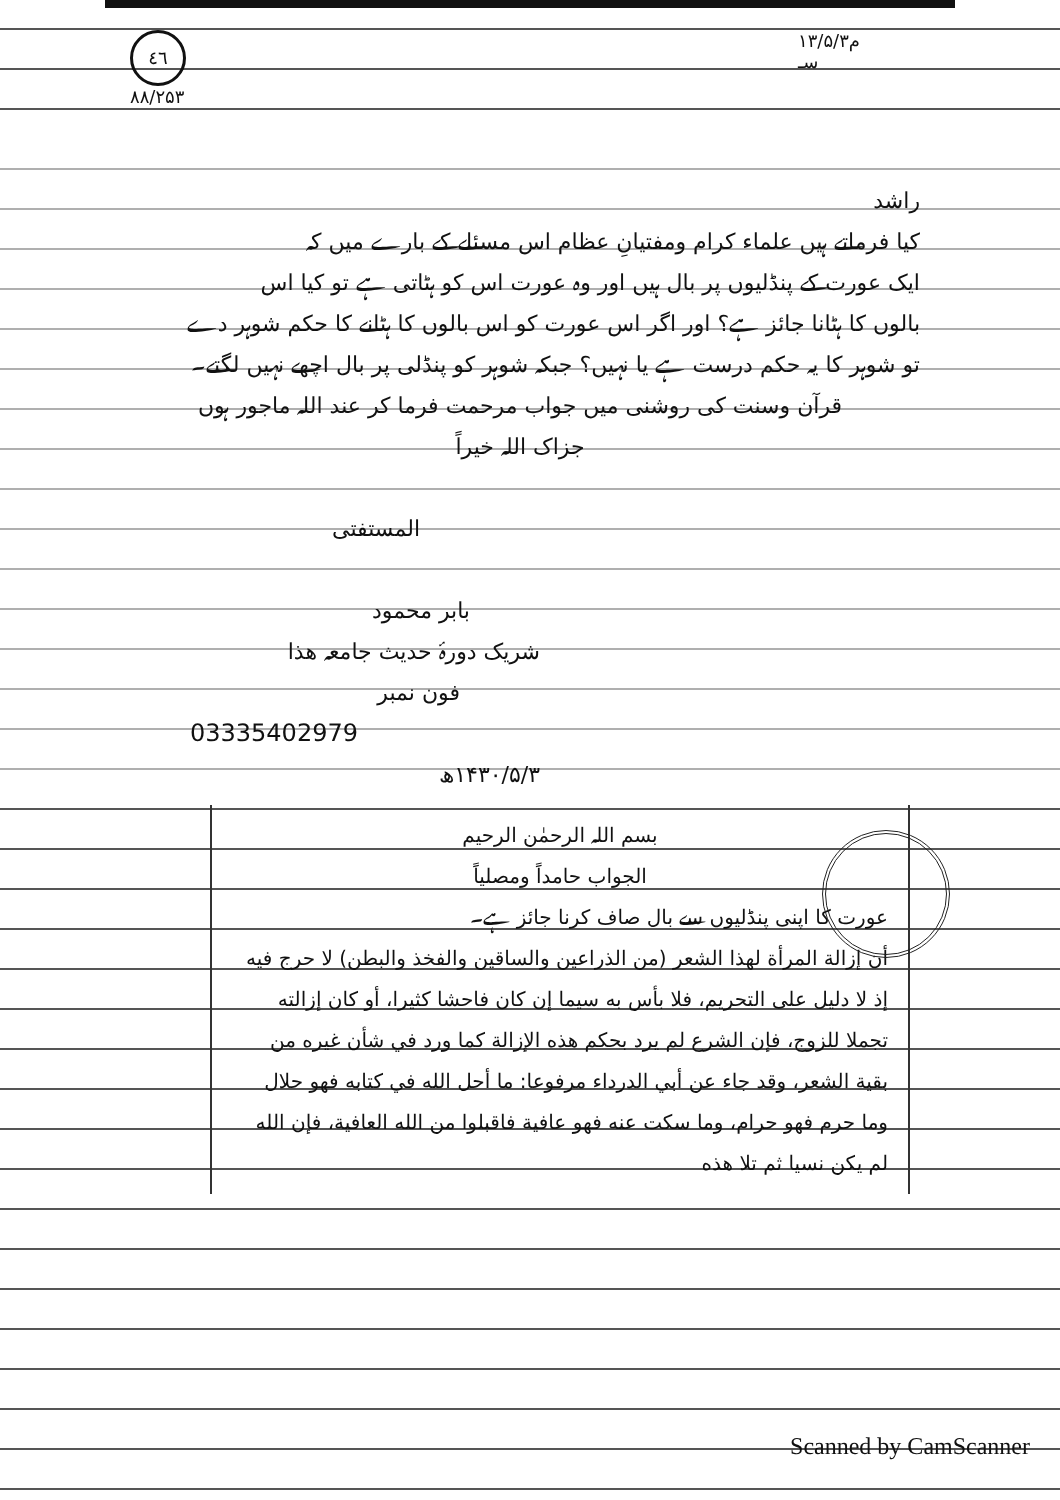٤٦
۸۸/۲۵۳
۱۳/۵/۳م
سـ
راشد
کیا فرماتے ہیں علماء کرام ومفتیانِ عظام اس مسئلے کے بارے میں کہ
ایک عورت کے پنڈلیوں پر بال ہیں اور وہ عورت اس کو ہٹاتی ہے تو کیا اس
بالوں کا ہٹانا جائز ہے؟ اور اگر اس عورت کو اس بالوں کا ہٹانے کا حکم شوہر دے
تو شوہر کا یہ حکم درست ہے یا نہیں؟ جبکہ شوہر کو پنڈلی پر بال اچھے نہیں لگتے۔
قرآن وسنت کی روشنی میں جواب مرحمت فرما کر عند اللہ ماجور ہوں
جزاک اللہ خیراً
المستفتی
بابر محمود
شریک دورۂ حدیث جامعہ ھذا
فون نمبر
03335402979
۱۴۳۰/۵/۳ھ
بسم اللہ الرحمٰن الرحیم
الجواب حامداً ومصلیاً
عورت کا اپنی پنڈلیوں سے بال صاف کرنا جائز ہے۔
أن إزالة المرأة لهذا الشعر (من الذراعين والساقين والفخذ والبطن) لا حرج فيه إذ لا دليل على التحريم، فلا بأس به سيما إن كان فاحشا كثيرا، أو كان إزالته تجملا للزوج، فإن الشرع لم يرد بحكم هذه الإزالة كما ورد في شأن غيره من بقية الشعر، وقد جاء عن أبي الدرداء مرفوعا: ما أحل الله في كتابه فهو حلال وما حرم فهو حرام، وما سكت عنه فهو عافية فاقبلوا من الله العافية، فإن الله لم يكن نسيا ثم تلا هذه
Scanned by CamScanner